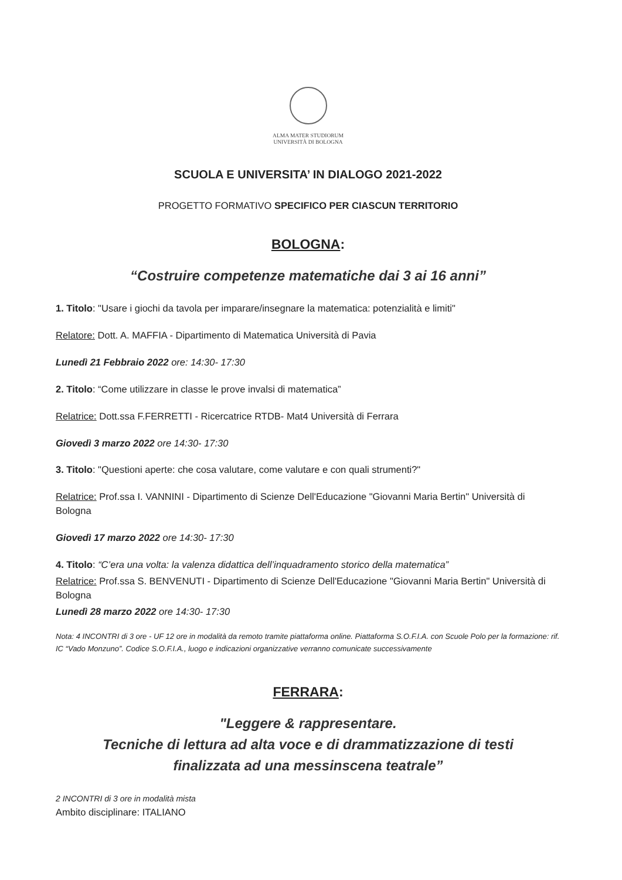ALMA MATER STUDIORUM
UNIVERSITÀ DI BOLOGNA
SCUOLA E UNIVERSITA’ IN DIALOGO 2021-2022
PROGETTO FORMATIVO SPECIFICO PER CIASCUN TERRITORIO
BOLOGNA:
“Costruire competenze matematiche dai 3 ai 16 anni”
1. Titolo: "Usare i giochi da tavola per imparare/insegnare la matematica: potenzialità e limiti"
Relatore: Dott. A. MAFFIA - Dipartimento di Matematica Università di Pavia
Lunedì 21 Febbraio 2022 ore: 14:30- 17:30
2. Titolo: “Come utilizzare in classe le prove invalsi di matematica”
Relatrice: Dott.ssa F.FERRETTI - Ricercatrice RTDB- Mat4 Università di Ferrara
Giovedì 3 marzo 2022 ore 14:30- 17:30
3. Titolo: "Questioni aperte: che cosa valutare, come valutare e con quali strumenti?"
Relatrice: Prof.ssa I. VANNINI - Dipartimento di Scienze Dell'Educazione "Giovanni Maria Bertin" Università di Bologna
Giovedì 17 marzo 2022 ore 14:30- 17:30
4. Titolo: “C’era una volta: la valenza didattica dell’inquadramento storico della matematica”
Relatrice: Prof.ssa S. BENVENUTI - Dipartimento di Scienze Dell'Educazione "Giovanni Maria Bertin" Università di Bologna
Lunedì 28 marzo 2022 ore 14:30- 17:30
Nota: 4 INCONTRI di 3 ore - UF 12 ore in modalità da remoto tramite piattaforma online. Piattaforma S.O.F.I.A. con Scuole Polo per la formazione: rif. IC “Vado Monzuno”. Codice S.O.F.I.A., luogo e indicazioni organizzative verranno comunicate successivamente
FERRARA:
"Leggere & rappresentare.
Tecniche di lettura ad alta voce e di drammatizzazione di testi
finalizzata ad una messinscena teatrale”
2 INCONTRI di 3 ore in modalità mista
Ambito disciplinare: ITALIANO